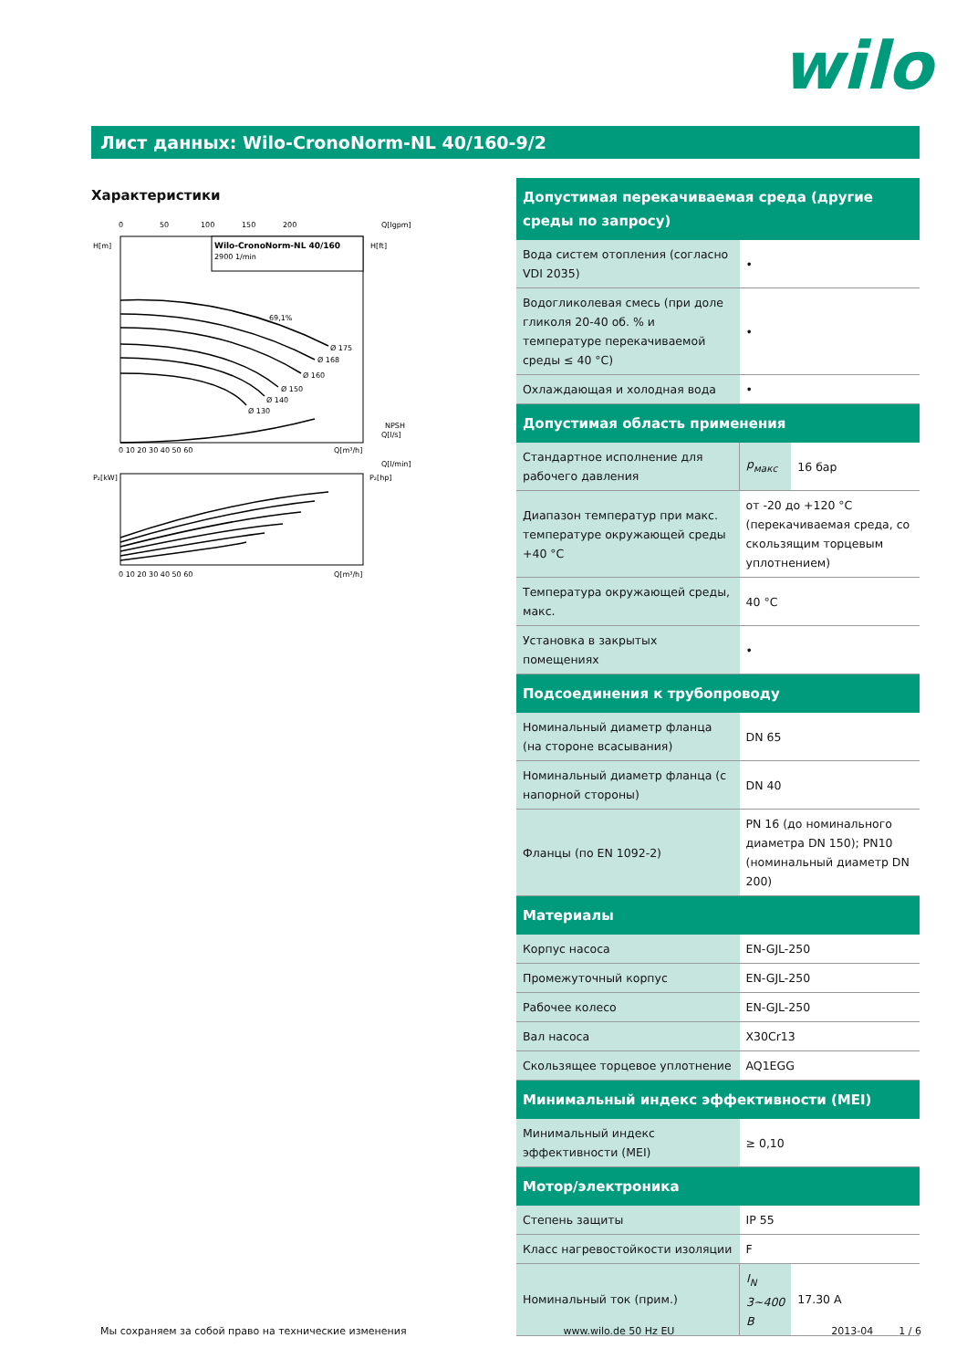wilo
Лист данных: Wilo-CronoNorm-NL 40/160-9/2
Характеристики
Wilo-CronoNorm-NL 40/160
2900 1/min
H[m]
H[ft]
Q[lgpm]
0
50
100
150
200
0 10 20 30 40 50 60
Q[m³/h]
NPSH
Ø 175
Ø 168
Ø 160
Ø 150
Ø 140
Ø 130
69,1%
P₂[kW]
P₂[hp]
Q[l/min]
Q[l/s]
0 10 20 30 40 50 60
Q[m³/h]
| Допустимая перекачиваемая среда (другие среды по запросу) | | |
| --- | --- | --- |
| Вода систем отопления (согласно VDI 2035) | • | |
| Водогликолевая смесь (при доле гликоля 20-40 об. % и температуре перекачиваемой среды ≤ 40 °C) | • | |
| Охлаждающая и холодная вода | • | |
| Допустимая область применения | | |
| Стандартное исполнение для рабочего давления | p<sub>макс</sub> | 16 бар |
| Диапазон температур при макс. температуре окружающей среды +40 °C | от -20 до +120 °C (перекачиваемая среда, со скользящим торцевым уплотнением) | |
| Температура окружающей среды, макс. | 40 °C | |
| Установка в закрытых помещениях | • | |
| Подсоединения к трубопроводу | | |
| Номинальный диаметр фланца (на стороне всасывания) | DN 65 | |
| Номинальный диаметр фланца (с напорной стороны) | DN 40 | |
| Фланцы (по EN 1092-2) | PN 16 (до номинального диаметра DN 150); PN10 (номинальный диаметр DN 200) | |
| Материалы | | |
| Корпус насоса | EN-GJL-250 | |
| Промежуточный корпус | EN-GJL-250 | |
| Рабочее колесо | EN-GJL-250 | |
| Вал насоса | X30Cr13 | |
| Скользящее торцевое уплотнение | AQ1EGG | |
| Минимальный индекс эффективности (MEI) | | |
| Минимальный индекс эффективности (MEI) | ≥ 0,10 | |
| Мотор/электроника | | |
| Степень защиты | IP 55 | |
| Класс нагревостойкости изоляции | F | |
| Номинальный ток (прим.) | I<sub>N</sub> 3~400 В | 17.30 A |
Мы сохраняем за собой право на технические изменения www.wilo.de 50 Hz EU 2013-04 1 / 6